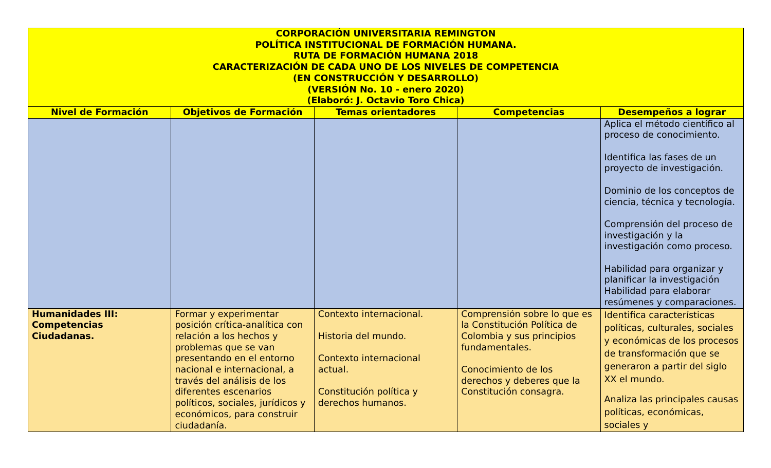| CORPORACIÓN UNIVERSITARIA REMINGTON POLÍTICA INSTITUCIONAL DE FORMACIÓN HUMANA. RUTA DE FORMACIÓN HUMANA 2018 CARACTERIZACIÓN DE CADA UNO DE LOS NIVELES DE COMPETENCIA (EN CONSTRUCCIÓN Y DESARROLLO) (VERSIÓN No. 10 - enero 2020) (Elaboró: J. Octavio Toro Chica) | | | | |
| Nivel de Formación | Objetivos de Formación | Temas orientadores | Competencias | Desempeños a lograr |
| | | | | Aplica el método científico al proceso de conocimiento. Identifica las fases de un proyecto de investigación. Dominio de los conceptos de ciencia, técnica y tecnología. Comprensión del proceso de investigación y la investigación como proceso. Habilidad para organizar y planificar la investigación Habilidad para elaborar resúmenes y comparaciones. |
| Humanidades III: Competencias Ciudadanas. | Formar y experimentar posición crítica-analítica con relación a los hechos y problemas que se van presentando en el entorno nacional e internacional, a través del análisis de los diferentes escenarios políticos, sociales, jurídicos y económicos, para construir ciudadanía. | Contexto internacional. Historia del mundo. Contexto internacional actual. Constitución política y derechos humanos. | Comprensión sobre lo que es la Constitución Política de Colombia y sus principios fundamentales. Conocimiento de los derechos y deberes que la Constitución consagra. | Identifica características políticas, culturales, sociales y económicas de los procesos de transformación que se generaron a partir del siglo XX el mundo. Analiza las principales causas políticas, económicas, sociales y |